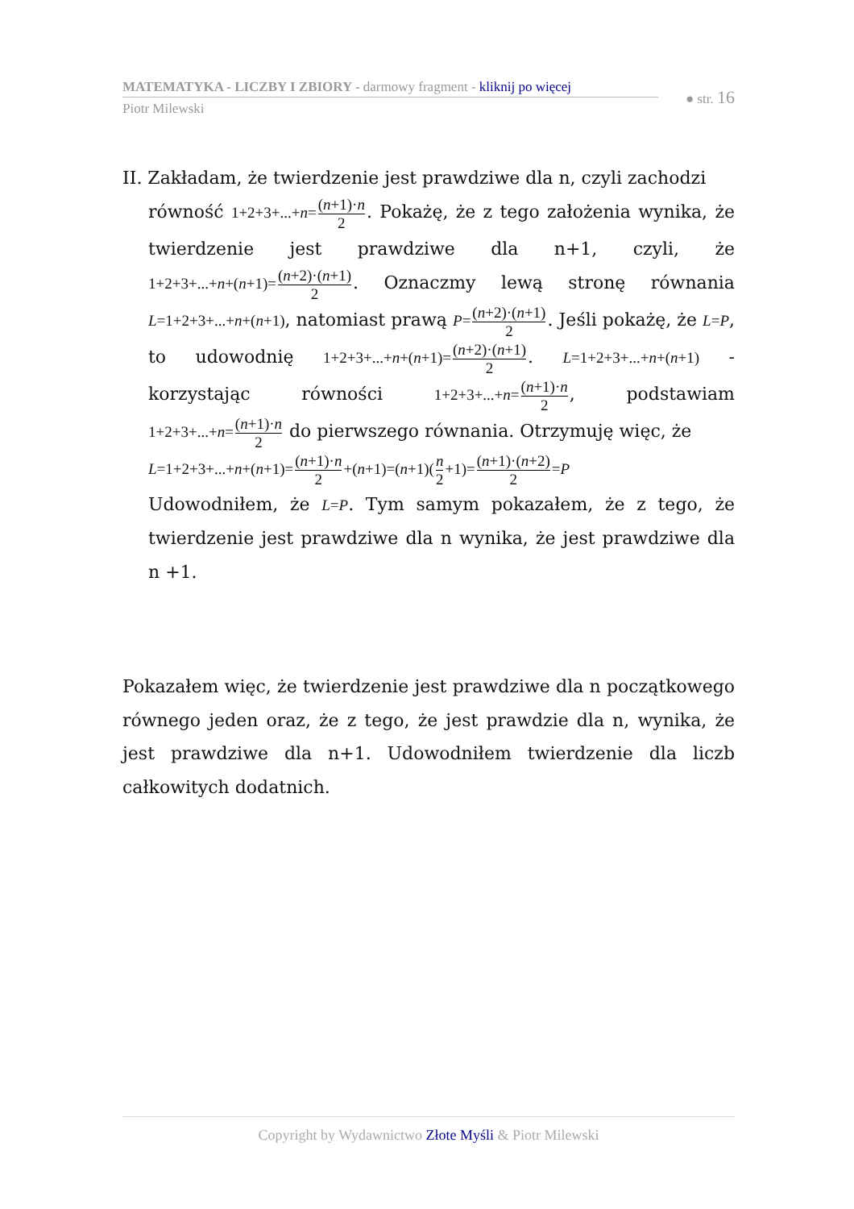MATEMATYKA - LICZBY I ZBIORY - darmowy fragment - kliknij po więcej
● str. 16
Piotr Milewski
II. Zakładam, że twierdzenie jest prawdziwe dla n, czyli zachodzi
równość 1+2+3+...+n=(n+1)·n 2. Pokażę, że z tego założenia wynika, że twierdzenie jest prawdziwe dla n+1, czyli, że 1+2+3+...+n+(n+1)=(n+2)·(n+1) 2. Oznaczmy lewą stronę równania L=1+2+3+...+n+(n+1), natomiast prawą P=(n+2)·(n+1) 2. Jeśli pokażę, że L=P, to udowodnię 1+2+3+...+n+(n+1)=(n+2)·(n+1) 2. L=1+2+3+...+n+(n+1) - korzystając równości 1+2+3+...+n=(n+1)·n 2, podstawiam 1+2+3+...+n=(n+1)·n 2 do pierwszego równania. Otrzymuję więc, że
L=1+2+3+...+n+(n+1)=(n+1)·n 2+(n+1)=(n+1)(n 2+1)=(n+1)·(n+2) 2=P
Udowodniłem, że L=P. Tym samym pokazałem, że z tego, że twierdzenie jest prawdziwe dla n wynika, że jest prawdziwe dla n +1.
Pokazałem więc, że twierdzenie jest prawdziwe dla n początkowego równego jeden oraz, że z tego, że jest prawdzie dla n, wynika, że jest prawdziwe dla n+1. Udowodniłem twierdzenie dla liczb całkowitych dodatnich.
Copyright by Wydawnictwo Złote Myśli & Piotr Milewski